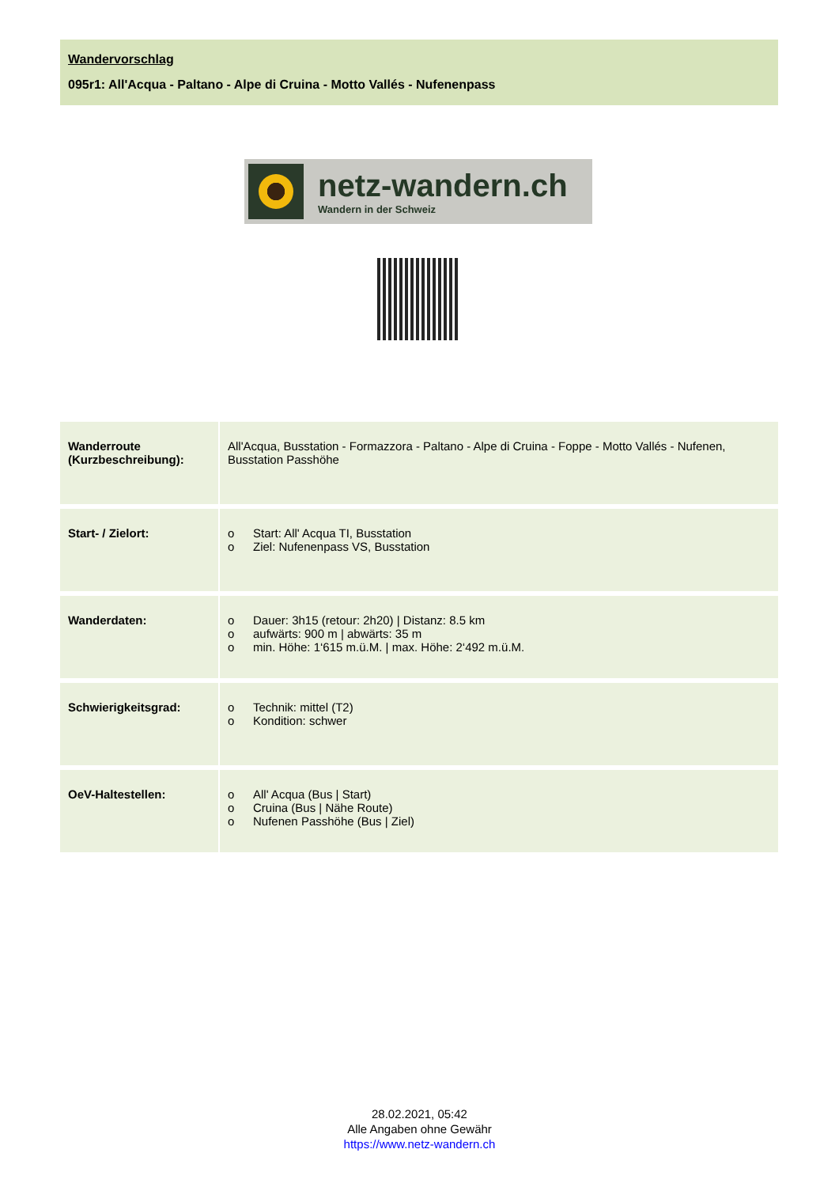Wandervorschlag
095r1: All'Acqua - Paltano - Alpe di Cruina - Motto Vallés - Nufenenpass
netz-wandern.ch
Wandern in der Schweiz
| Wanderroute (Kurzbeschreibung): | All'Acqua, Busstation - Formazzora - Paltano - Alpe di Cruina - Foppe - Motto Vallés - Nufenen, Busstation Passhöhe |
| Start- / Zielort: | o Start: All' Acqua TI, Busstation o Ziel: Nufenenpass VS, Busstation |
| Wanderdaten: | o Dauer: 3h15 (retour: 2h20) / Distanz: 8.5 km o aufwärts: 900 m / abwärts: 35 m o min. Höhe: 1‘615 m.ü.M. / max. Höhe: 2‘492 m.ü.M. |
| Schwierigkeitsgrad: | o Technik: mittel (T2) o Kondition: schwer |
| OeV-Haltestellen: | o All' Acqua (Bus / Start) o Cruina (Bus / Nähe Route) o Nufenen Passhöhe (Bus / Ziel) |
28.02.2021, 05:42
Alle Angaben ohne Gewähr
https://www.netz-wandern.ch